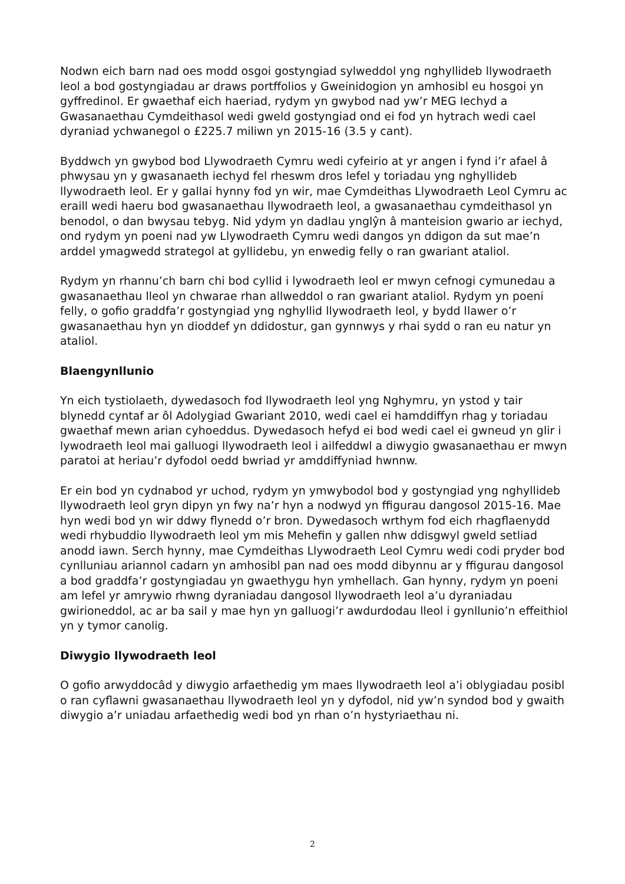Nodwn eich barn nad oes modd osgoi gostyngiad sylweddol yng nghyllideb llywodraeth leol a bod gostyngiadau ar draws portffolios y Gweinidogion yn amhosibl eu hosgoi yn gyffredinol. Er gwaethaf eich haeriad, rydym yn gwybod nad yw’r MEG Iechyd a Gwasanaethau Cymdeithasol wedi gweld gostyngiad ond ei fod yn hytrach wedi cael dyraniad ychwanegol o £225.7 miliwn yn 2015-16 (3.5 y cant).
Byddwch yn gwybod bod Llywodraeth Cymru wedi cyfeirio at yr angen i fynd i’r afael â phwysau yn y gwasanaeth iechyd fel rheswm dros lefel y toriadau yng nghyllideb llywodraeth leol. Er y gallai hynny fod yn wir, mae Cymdeithas Llywodraeth Leol Cymru ac eraill wedi haeru bod gwasanaethau llywodraeth leol, a gwasanaethau cymdeithasol yn benodol, o dan bwysau tebyg. Nid ydym yn dadlau ynglŷn â manteision gwario ar iechyd, ond rydym yn poeni nad yw Llywodraeth Cymru wedi dangos yn ddigon da sut mae’n arddel ymagwedd strategol at gyllidebu, yn enwedig felly o ran gwariant ataliol.
Rydym yn rhannu’ch barn chi bod cyllid i lywodraeth leol er mwyn cefnogi cymunedau a gwasanaethau lleol yn chwarae rhan allweddol o ran gwariant ataliol. Rydym yn poeni felly, o gofio graddfa’r gostyngiad yng nghyllid llywodraeth leol, y bydd llawer o’r gwasanaethau hyn yn dioddef yn ddidostur, gan gynnwys y rhai sydd o ran eu natur yn ataliol.
Blaengynllunio
Yn eich tystiolaeth, dywedasoch fod llywodraeth leol yng Nghymru, yn ystod y tair blynedd cyntaf ar ôl Adolygiad Gwariant 2010, wedi cael ei hamddiffyn rhag y toriadau gwaethaf mewn arian cyhoeddus. Dywedasoch hefyd ei bod wedi cael ei gwneud yn glir i lywodraeth leol mai galluogi llywodraeth leol i ailfeddwl a diwygio gwasanaethau er mwyn paratoi at heriau’r dyfodol oedd bwriad yr amddiffyniad hwnnw.
Er ein bod yn cydnabod yr uchod, rydym yn ymwybodol bod y gostyngiad yng nghyllideb llywodraeth leol gryn dipyn yn fwy na’r hyn a nodwyd yn ffigurau dangosol 2015-16. Mae hyn wedi bod yn wir ddwy flynedd o’r bron. Dywedasoch wrthym fod eich rhagflaenydd wedi rhybuddio llywodraeth leol ym mis Mehefin y gallen nhw ddisgwyl gweld setliad anodd iawn. Serch hynny, mae Cymdeithas Llywodraeth Leol Cymru wedi codi pryder bod cynlluniau ariannol cadarn yn amhosibl pan nad oes modd dibynnu ar y ffigurau dangosol a bod graddfa’r gostyngiadau yn gwaethygu hyn ymhellach. Gan hynny, rydym yn poeni am lefel yr amrywio rhwng dyraniadau dangosol llywodraeth leol a’u dyraniadau gwirioneddol, ac ar ba sail y mae hyn yn galluogi’r awdurdodau lleol i gynllunio’n effeithiol yn y tymor canolig.
Diwygio llywodraeth leol
O gofio arwyddocâd y diwygio arfaethedig ym maes llywodraeth leol a’i oblygiadau posibl o ran cyflawni gwasanaethau llywodraeth leol yn y dyfodol, nid yw’n syndod bod y gwaith diwygio a’r uniadau arfaethedig wedi bod yn rhan o’n hystyriaethau ni.
2